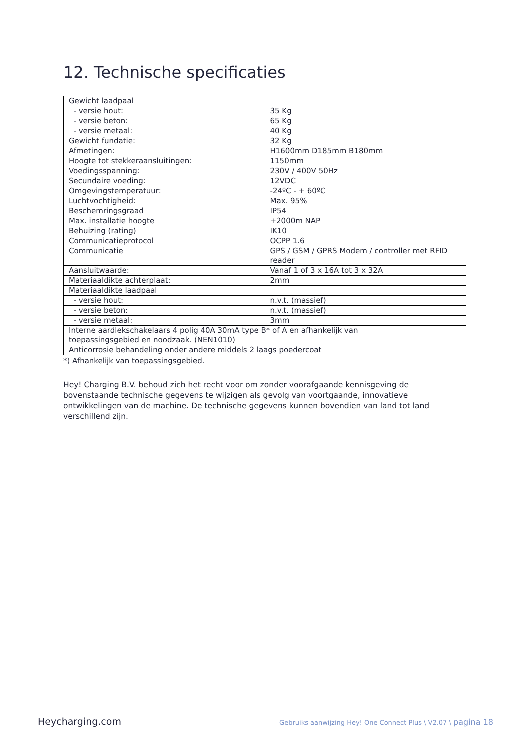12. Technische specificaties
| Gewicht laadpaal | |
| - versie hout: | 35 Kg |
| - versie beton: | 65 Kg |
| - versie metaal: | 40 Kg |
| Gewicht fundatie: | 32 Kg |
| Afmetingen: | H1600mm D185mm B180mm |
| Hoogte tot stekkeraansluitingen: | 1150mm |
| Voedingsspanning: | 230V / 400V 50Hz |
| Secundaire voeding: | 12VDC |
| Omgevingstemperatuur: | -24ºC - + 60ºC |
| Luchtvochtigheid: | Max. 95% |
| Beschemringsgraad | IP54 |
| Max. installatie hoogte | +2000m NAP |
| Behuizing (rating) | IK10 |
| Communicatieprotocol | OCPP 1.6 |
| Communicatie | GPS / GSM / GPRS Modem / controller met RFID reader |
| Aansluitwaarde: | Vanaf 1 of 3 x 16A tot 3 x 32A |
| Materiaaldikte achterplaat: | 2mm |
| Materiaaldikte laadpaal | |
| - versie hout: | n.v.t. (massief) |
| - versie beton: | n.v.t. (massief) |
| - versie metaal: | 3mm |
| Interne aardlekschakelaars 4 polig 40A 30mA type B* of A en afhankelijk van toepassingsgebied en noodzaak. (NEN1010) | |
| Anticorrosie behandeling onder andere middels 2 laags poedercoat | |
*) Afhankelijk van toepassingsgebied.
Hey! Charging B.V. behoud zich het recht voor om zonder voorafgaande kennisgeving de bovenstaande technische gegevens te wijzigen als gevolg van voortgaande, innovatieve ontwikkelingen van de machine. De technische gegevens kunnen bovendien van land tot land verschillend zijn.
Heycharging.com Gebruiks aanwijzing Hey! One Connect Plus \ V2.07 \ pagina 18